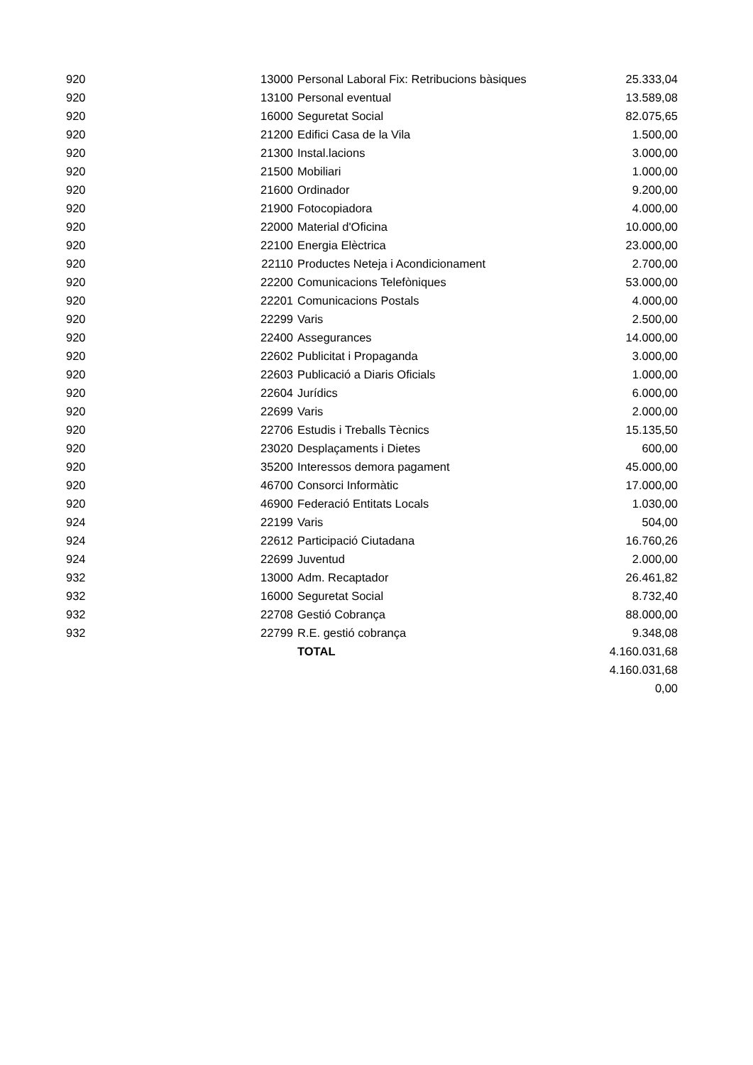| 920 | 13000 | Personal Laboral Fix: Retribucions bàsiques | 25.333,04 |
| 920 | 13100 | Personal eventual | 13.589,08 |
| 920 | 16000 | Seguretat Social | 82.075,65 |
| 920 | 21200 | Edifici Casa de la Vila | 1.500,00 |
| 920 | 21300 | Instal.lacions | 3.000,00 |
| 920 | 21500 | Mobiliari | 1.000,00 |
| 920 | 21600 | Ordinador | 9.200,00 |
| 920 | 21900 | Fotocopiadora | 4.000,00 |
| 920 | 22000 | Material d'Oficina | 10.000,00 |
| 920 | 22100 | Energia Elèctrica | 23.000,00 |
| 920 | 22110 | Productes Neteja i Acondicionament | 2.700,00 |
| 920 | 22200 | Comunicacions Telefòniques | 53.000,00 |
| 920 | 22201 | Comunicacions Postals | 4.000,00 |
| 920 | 22299 | Varis | 2.500,00 |
| 920 | 22400 | Assegurances | 14.000,00 |
| 920 | 22602 | Publicitat i Propaganda | 3.000,00 |
| 920 | 22603 | Publicació a Diaris Oficials | 1.000,00 |
| 920 | 22604 | Jurídics | 6.000,00 |
| 920 | 22699 | Varis | 2.000,00 |
| 920 | 22706 | Estudis i Treballs Tècnics | 15.135,50 |
| 920 | 23020 | Desplaçaments i Dietes | 600,00 |
| 920 | 35200 | Interessos demora pagament | 45.000,00 |
| 920 | 46700 | Consorci Informàtic | 17.000,00 |
| 920 | 46900 | Federació Entitats Locals | 1.030,00 |
| 924 | 22199 | Varis | 504,00 |
| 924 | 22612 | Participació Ciutadana | 16.760,26 |
| 924 | 22699 | Juventud | 2.000,00 |
| 932 | 13000 | Adm. Recaptador | 26.461,82 |
| 932 | 16000 | Seguretat Social | 8.732,40 |
| 932 | 22708 | Gestió Cobrança | 88.000,00 |
| 932 | 22799 | R.E. gestió cobrança | 9.348,08 |
| | | TOTAL | 4.160.031,68 |
| | | | 4.160.031,68 |
| | | | 0,00 |